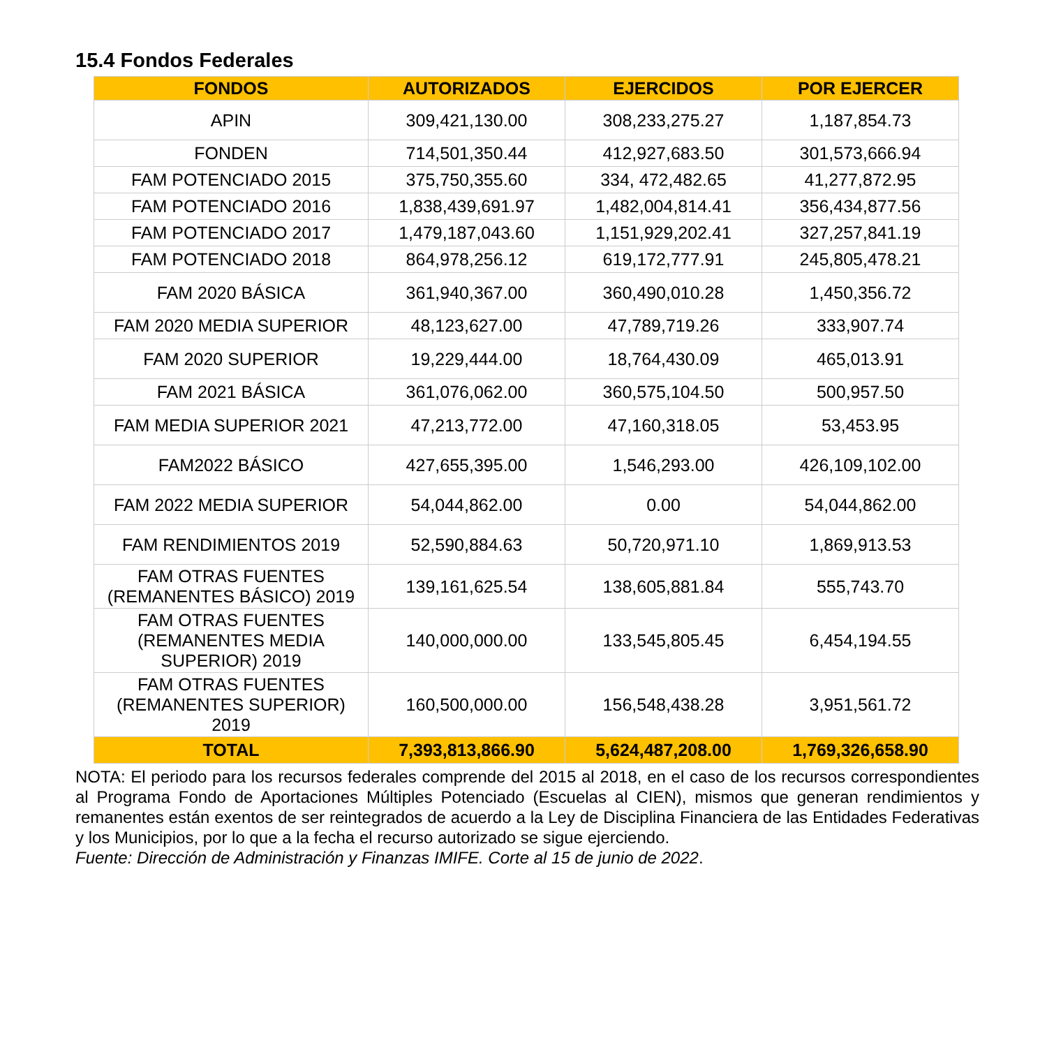15.4 Fondos Federales
| FONDOS | AUTORIZADOS | EJERCIDOS | POR EJERCER |
| --- | --- | --- | --- |
| APIN | 309,421,130.00 | 308,233,275.27 | 1,187,854.73 |
| FONDEN | 714,501,350.44 | 412,927,683.50 | 301,573,666.94 |
| FAM POTENCIADO 2015 | 375,750,355.60 | 334, 472,482.65 | 41,277,872.95 |
| FAM POTENCIADO 2016 | 1,838,439,691.97 | 1,482,004,814.41 | 356,434,877.56 |
| FAM POTENCIADO 2017 | 1,479,187,043.60 | 1,151,929,202.41 | 327,257,841.19 |
| FAM POTENCIADO 2018 | 864,978,256.12 | 619,172,777.91 | 245,805,478.21 |
| FAM 2020 BÁSICA | 361,940,367.00 | 360,490,010.28 | 1,450,356.72 |
| FAM 2020 MEDIA SUPERIOR | 48,123,627.00 | 47,789,719.26 | 333,907.74 |
| FAM 2020 SUPERIOR | 19,229,444.00 | 18,764,430.09 | 465,013.91 |
| FAM 2021 BÁSICA | 361,076,062.00 | 360,575,104.50 | 500,957.50 |
| FAM MEDIA SUPERIOR 2021 | 47,213,772.00 | 47,160,318.05 | 53,453.95 |
| FAM2022 BÁSICO | 427,655,395.00 | 1,546,293.00 | 426,109,102.00 |
| FAM 2022 MEDIA SUPERIOR | 54,044,862.00 | 0.00 | 54,044,862.00 |
| FAM RENDIMIENTOS 2019 | 52,590,884.63 | 50,720,971.10 | 1,869,913.53 |
| FAM OTRAS FUENTES (REMANENTES BÁSICO) 2019 | 139,161,625.54 | 138,605,881.84 | 555,743.70 |
| FAM OTRAS FUENTES (REMANENTES MEDIA SUPERIOR) 2019 | 140,000,000.00 | 133,545,805.45 | 6,454,194.55 |
| FAM OTRAS FUENTES (REMANENTES SUPERIOR) 2019 | 160,500,000.00 | 156,548,438.28 | 3,951,561.72 |
| TOTAL | 7,393,813,866.90 | 5,624,487,208.00 | 1,769,326,658.90 |
NOTA: El periodo para los recursos federales comprende del 2015 al 2018, en el caso de los recursos correspondientes al Programa Fondo de Aportaciones Múltiples Potenciado (Escuelas al CIEN), mismos que generan rendimientos y remanentes están exentos de ser reintegrados de acuerdo a la Ley de Disciplina Financiera de las Entidades Federativas y los Municipios, por lo que a la fecha el recurso autorizado se sigue ejerciendo.
Fuente: Dirección de Administración y Finanzas IMIFE. Corte al 15 de junio de 2022.